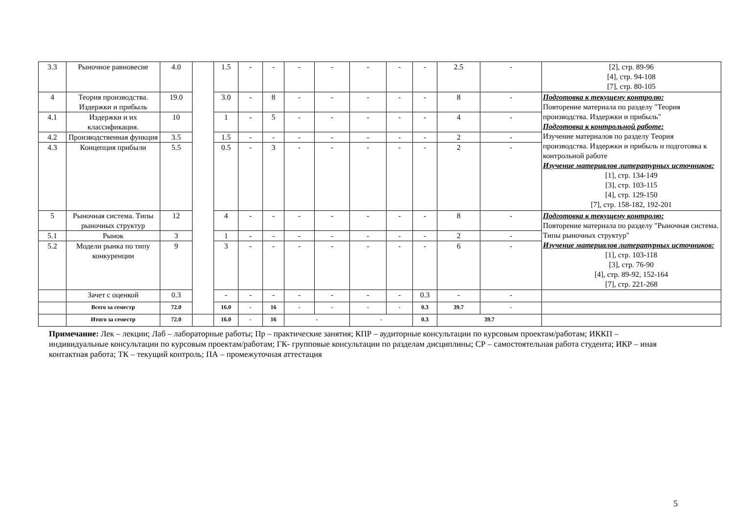| 3.3 | Рыночное равновесие | 4.0 | | 1.5 | - | - | - | - | - | - | - | 2.5 | - | [2], стр. 89-96 [4], стр. 94-108 [7], стр. 80-105 |
| 4 | Теория производства. Издержки и прибыль | 19.0 | | 3.0 | - | 8 | - | - | - | - | - | 8 | - | Подготовка к текущему контролю: Повторение материала по разделу "Теория производства. Издержки и прибыль" Подготовка к контрольной работе: Изучение материалов по разделу Теория производства. Издержки и прибыль и подготовка к контрольной работе Изучение материалов литературных источников: [1], стр. 134-149 [3], стр. 103-115 [4], стр. 129-150 [7], стр. 158-182, 192-201 |
| 4.1 | Издержки и их классификация. | 10 | | 1 | - | 5 | - | - | - | - | - | 4 | - | |
| 4.2 | Производственная функция | 3.5 | | 1.5 | - | - | - | - | - | - | - | 2 | - | |
| 4.3 | Концепция прибыли | 5.5 | | 0.5 | - | 3 | - | - | - | - | - | 2 | - | |
| 5 | Рыночная система. Типы рыночных структур | 12 | | 4 | - | - | - | - | - | - | - | 8 | - | Подготовка к текущему контролю: Повторение материала по разделу "Рыночная система. Типы рыночных структур" Изучение материалов литературных источников: [1], стр. 103-118 [3], стр. 76-90 [4], стр. 89-92, 152-164 [7], стр. 221-268 |
| 5.1 | Рынок | 3 | | 1 | - | - | - | - | - | - | - | 2 | - | |
| 5.2 | Модели рынка по типу конкуренции | 9 | | 3 | - | - | - | - | - | - | - | 6 | - | |
| | Зачет с оценкой | 0.3 | | - | - | - | - | - | - | - | 0.3 | - | - | |
| | Всего за семестр | 72.0 | | 16.0 | - | 16 | - | - | - | - | 0.3 | 39.7 | - | |
| | Итого за семестр | 72.0 | | 16.0 | - | 16 | - | | - | | 0.3 | 39.7 | | |
Примечание: Лек – лекции; Лаб – лабораторные работы; Пр – практические занятия; КПР – аудиторные консультации по курсовым проектам/работам; ИККП – индивидуальные консультации по курсовым проектам/работам; ГК- групповые консультации по разделам дисциплины; СР – самостоятельная работа студента; ИКР – иная контактная работа; ТК – текущий контроль; ПА – промежуточная аттестация
5